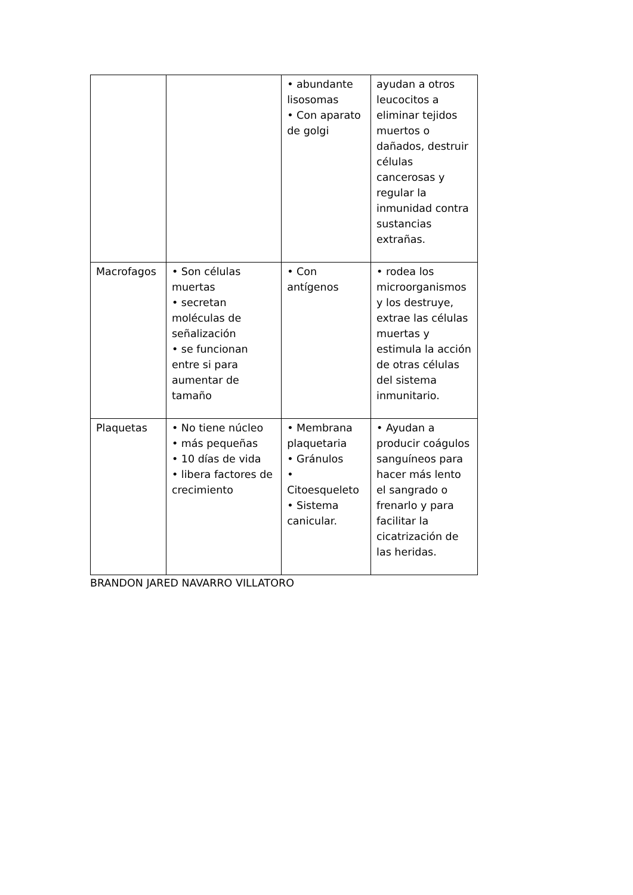| | | • abundante lisosomas • Con aparato de golgi | ayudan a otros leucocitos a eliminar tejidos muertos o dañados, destruir células cancerosas y regular la inmunidad contra sustancias extrañas. |
| Macrofagos | • Son células muertas • secretan moléculas de señalización • se funcionan entre si para aumentar de tamaño | • Con antígenos | • rodea los microorganismos y los destruye, extrae las células muertas y estimula la acción de otras células del sistema inmunitario. |
| Plaquetas | • No tiene núcleo • más pequeñas • 10 días de vida • libera factores de crecimiento | • Membrana plaquetaria • Gránulos • Citoesqueleto • Sistema canicular. | • Ayudan a producir coágulos sanguíneos para hacer más lento el sangrado o frenarlo y para facilitar la cicatrización de las heridas. |
BRANDON JARED NAVARRO VILLATORO